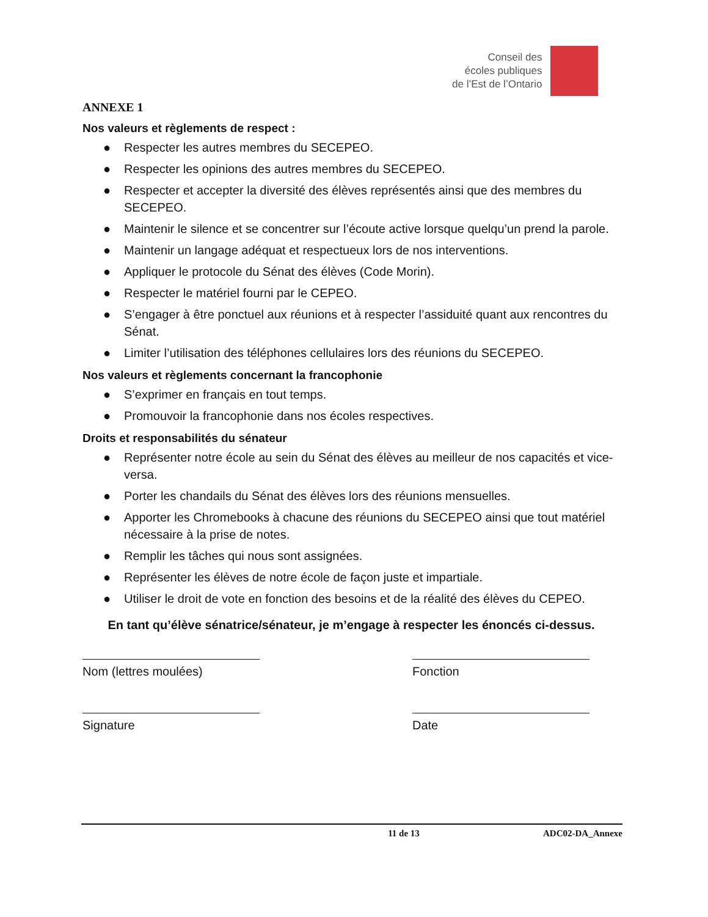Conseil des
écoles publiques
de l’Est de l’Ontario
ANNEXE 1
Nos valeurs et règlements de respect :
● Respecter les autres membres du SECEPEO.
● Respecter les opinions des autres membres du SECEPEO.
● Respecter et accepter la diversité des élèves représentés ainsi que des membres du SECEPEO.
● Maintenir le silence et se concentrer sur l’écoute active lorsque quelqu’un prend la parole.
● Maintenir un langage adéquat et respectueux lors de nos interventions.
● Appliquer le protocole du Sénat des élèves (Code Morin).
● Respecter le matériel fourni par le CEPEO.
● S’engager à être ponctuel aux réunions et à respecter l’assiduité quant aux rencontres du Sénat.
● Limiter l’utilisation des téléphones cellulaires lors des réunions du SECEPEO.
Nos valeurs et règlements concernant la francophonie
● S’exprimer en français en tout temps.
● Promouvoir la francophonie dans nos écoles respectives.
Droits et responsabilités du sénateur
● Représenter notre école au sein du Sénat des élèves au meilleur de nos capacités et vice-versa.
● Porter les chandails du Sénat des élèves lors des réunions mensuelles.
● Apporter les Chromebooks à chacune des réunions du SECEPEO ainsi que tout matériel nécessaire à la prise de notes.
● Remplir les tâches qui nous sont assignées.
● Représenter les élèves de notre école de façon juste et impartiale.
● Utiliser le droit de vote en fonction des besoins et de la réalité des élèves du CEPEO.
En tant qu’élève sénatrice/sénateur, je m’engage à respecter les énoncés ci-dessus.
Nom (lettres moulées) Fonction
Signature Date
11 de 13 ADC02-DA_Annexe